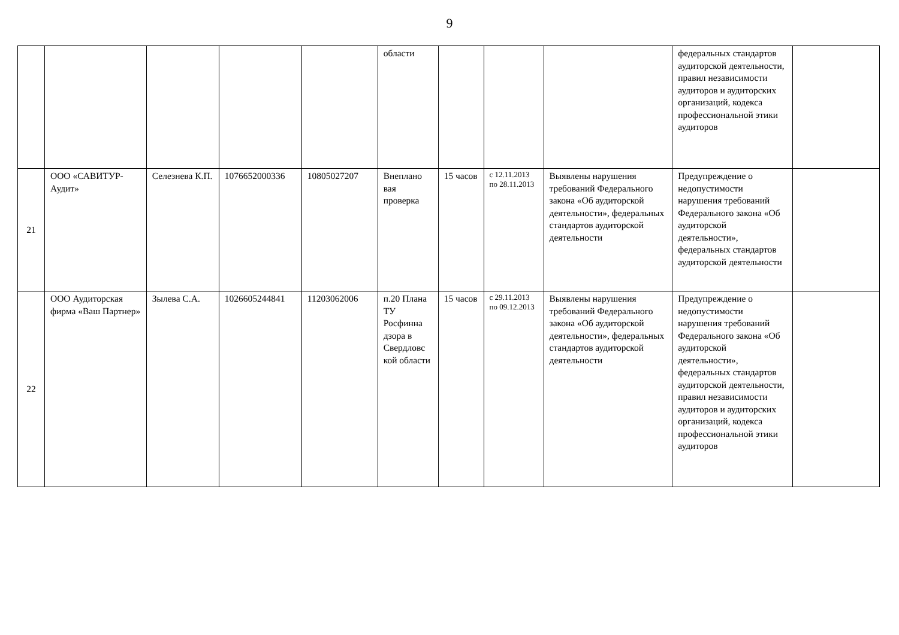9
| | | | | | области | | | | федеральных стандартов аудиторской деятельности, правил независимости аудиторов и аудиторских организаций, кодекса профессиональной этики аудиторов | |
| 21 | ООО «САВИТУР-Аудит» | Селезнева К.П. | 1076652000336 | 10805027207 | Внеплано вая проверка | 15 часов | с 12.11.2013 по 28.11.2013 | Выявлены нарушения требований Федерального закона «Об аудиторской деятельности», федеральных стандартов аудиторской деятельности | Предупреждение о недопустимости нарушения требований Федерального закона «Об аудиторской деятельности», федеральных стандартов аудиторской деятельности | |
| 22 | ООО Аудиторская фирма «Ваш Партнер» | Зылева С.А. | 1026605244841 | 11203062006 | п.20 Плана ТУ Росфинна дзора в Свердловс кой области | 15 часов | с 29.11.2013 по 09.12.2013 | Выявлены нарушения требований Федерального закона «Об аудиторской деятельности», федеральных стандартов аудиторской деятельности | Предупреждение о недопустимости нарушения требований Федерального закона «Об аудиторской деятельности», федеральных стандартов аудиторской деятельности, правил независимости аудиторов и аудиторских организаций, кодекса профессиональной этики аудиторов | |